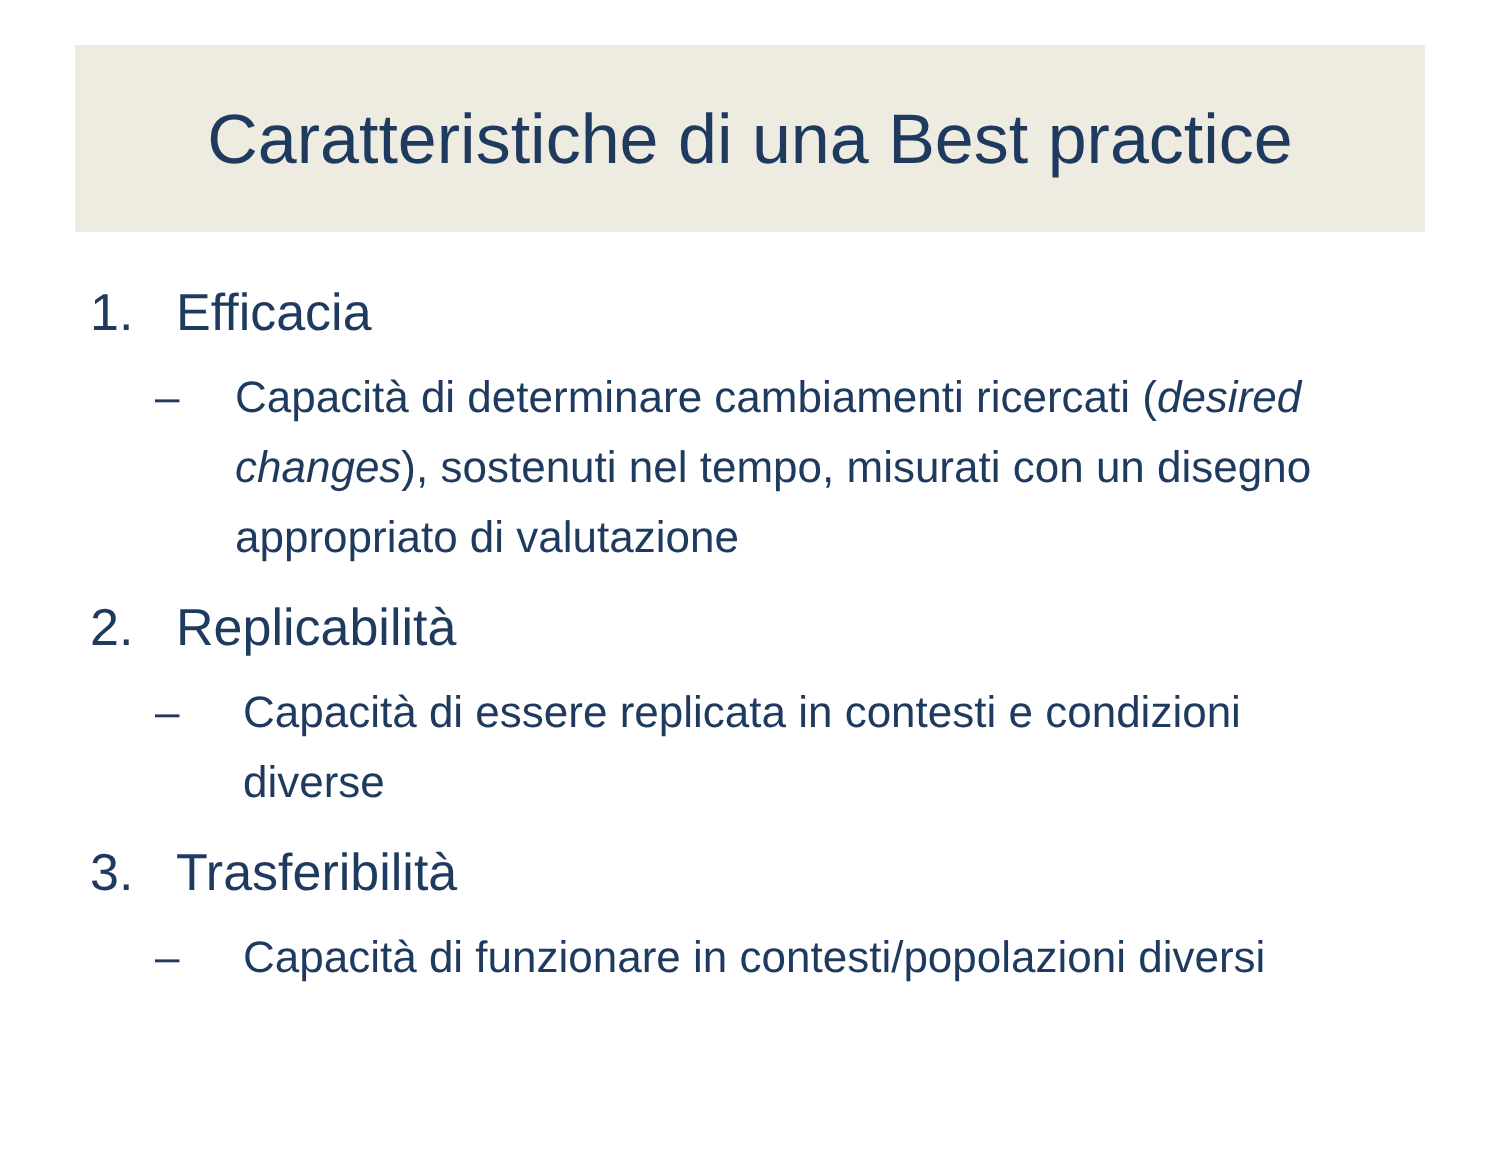Caratteristiche di una Best practice
1. Efficacia
– Capacità di determinare cambiamenti ricercati (desired changes), sostenuti nel tempo, misurati con un disegno appropriato di valutazione
2. Replicabilità
– Capacità di essere replicata in contesti e condizioni diverse
3. Trasferibilità
– Capacità di funzionare in contesti/popolazioni diversi